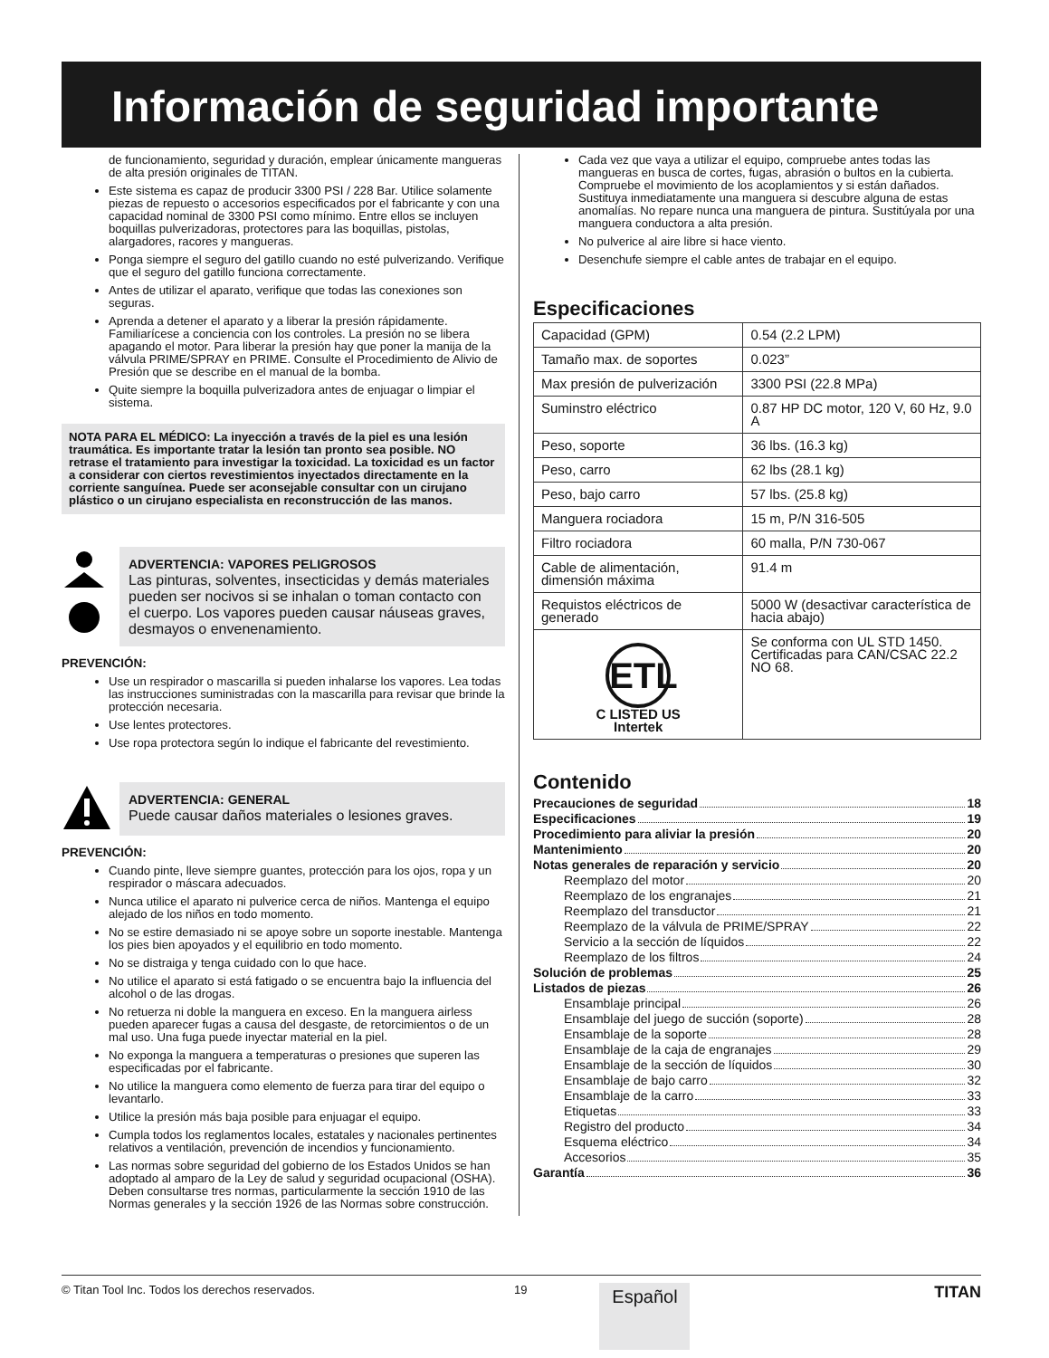Información de seguridad importante
de funcionamiento, seguridad y duración, emplear únicamente mangueras de alta presión originales de TITAN.
Este sistema es capaz de producir 3300 PSI / 228 Bar. Utilice solamente piezas de repuesto o accesorios especificados por el fabricante y con una capacidad nominal de 3300 PSI como mínimo. Entre ellos se incluyen boquillas pulverizadoras, protectores para las boquillas, pistolas, alargadores, racores y mangueras.
Ponga siempre el seguro del gatillo cuando no esté pulverizando. Verifique que el seguro del gatillo funciona correctamente.
Antes de utilizar el aparato, verifique que todas las conexiones son seguras.
Aprenda a detener el aparato y a liberar la presión rápidamente. Familiarícese a conciencia con los controles. La presión no se libera apagando el motor. Para liberar la presión hay que poner la manija de la válvula PRIME/SPRAY en PRIME. Consulte el Procedimiento de Alivio de Presión que se describe en el manual de la bomba.
Quite siempre la boquilla pulverizadora antes de enjuagar o limpiar el sistema.
NOTA PARA EL MÉDICO: La inyección a través de la piel es una lesión traumática. Es importante tratar la lesión tan pronto sea posible. NO retrase el tratamiento para investigar la toxicidad. La toxicidad es un factor a considerar con ciertos revestimientos inyectados directamente en la corriente sanguínea. Puede ser aconsejable consultar con un cirujano plástico o un cirujano especialista en reconstrucción de las manos.
ADVERTENCIA: VAPORES PELIGROSOS
Las pinturas, solventes, insecticidas y demás materiales pueden ser nocivos si se inhalan o toman contacto con el cuerpo. Los vapores pueden causar náuseas graves, desmayos o envenenamiento.
PREVENCIÓN:
Use un respirador o mascarilla si pueden inhalarse los vapores. Lea todas las instrucciones suministradas con la mascarilla para revisar que brinde la protección necesaria.
Use lentes protectores.
Use ropa protectora según lo indique el fabricante del revestimiento.
ADVERTENCIA: GENERAL
Puede causar daños materiales o lesiones graves.
PREVENCIÓN:
Cuando pinte, lleve siempre guantes, protección para los ojos, ropa y un respirador o máscara adecuados.
Nunca utilice el aparato ni pulverice cerca de niños. Mantenga el equipo alejado de los niños en todo momento.
No se estire demasiado ni se apoye sobre un soporte inestable. Mantenga los pies bien apoyados y el equilibrio en todo momento.
No se distraiga y tenga cuidado con lo que hace.
No utilice el aparato si está fatigado o se encuentra bajo la influencia del alcohol o de las drogas.
No retuerza ni doble la manguera en exceso. En la manguera airless pueden aparecer fugas a causa del desgaste, de retorcimientos o de un mal uso. Una fuga puede inyectar material en la piel.
No exponga la manguera a temperaturas o presiones que superen las especificadas por el fabricante.
No utilice la manguera como elemento de fuerza para tirar del equipo o levantarlo.
Utilice la presión más baja posible para enjuagar el equipo.
Cumpla todos los reglamentos locales, estatales y nacionales pertinentes relativos a ventilación, prevención de incendios y funcionamiento.
Las normas sobre seguridad del gobierno de los Estados Unidos se han adoptado al amparo de la Ley de salud y seguridad ocupacional (OSHA). Deben consultarse tres normas, particularmente la sección 1910 de las Normas generales y la sección 1926 de las Normas sobre construcción.
Cada vez que vaya a utilizar el equipo, compruebe antes todas las mangueras en busca de cortes, fugas, abrasión o bultos en la cubierta. Compruebe el movimiento de los acoplamientos y si están dañados. Sustituya inmediatamente una manguera si descubre alguna de estas anomalías. No repare nunca una manguera de pintura. Sustitúyala por una manguera conductora a alta presión.
No pulverice al aire libre si hace viento.
Desenchufe siempre el cable antes de trabajar en el equipo.
Especificaciones
| Capacidad (GPM) | 0.54 (2.2 LPM) |
| Tamaño max. de soportes | 0.023” |
| Max presión de pulverización | 3300 PSI (22.8 MPa) |
| Suminstro eléctrico | 0.87 HP DC motor, 120 V, 60 Hz, 9.0 A |
| Peso, soporte | 36 lbs. (16.3 kg) |
| Peso, carro | 62 lbs (28.1 kg) |
| Peso, bajo carro | 57 lbs. (25.8 kg) |
| Manguera rociadora | 15 m, P/N 316-505 |
| Filtro rociadora | 60 malla, P/N 730-067 |
| Cable de alimentación, dimensión máxima | 91.4 m |
| Requistos eléctricos de generado | 5000 W (desactivar característica de hacia abajo) |
| ETL C LISTED US Intertek | Se conforma con UL STD 1450. Certificadas para CAN/CSAC 22.2 NO 68. |
Contenido
Precauciones de seguridad 18
Especificaciones 19
Procedimiento para aliviar la presión 20
Mantenimiento 20
Notas generales de reparación y servicio 20
Reemplazo del motor 20
Reemplazo de los engranajes 21
Reemplazo del transductor 21
Reemplazo de la válvula de PRIME/SPRAY 22
Servicio a la sección de líquidos 22
Reemplazo de los filtros 24
Solución de problemas 25
Listados de piezas 26
Ensamblaje principal 26
Ensamblaje del juego de succión (soporte) 28
Ensamblaje de la soporte 28
Ensamblaje de la caja de engranajes 29
Ensamblaje de la sección de líquidos 30
Ensamblaje de bajo carro 32
Ensamblaje de la carro 33
Etiquetas 33
Registro del producto 34
Esquema eléctrico 34
Accesorios 35
Garantía 36
© Titan Tool Inc. Todos los derechos reservados. 19
Español
TITAN